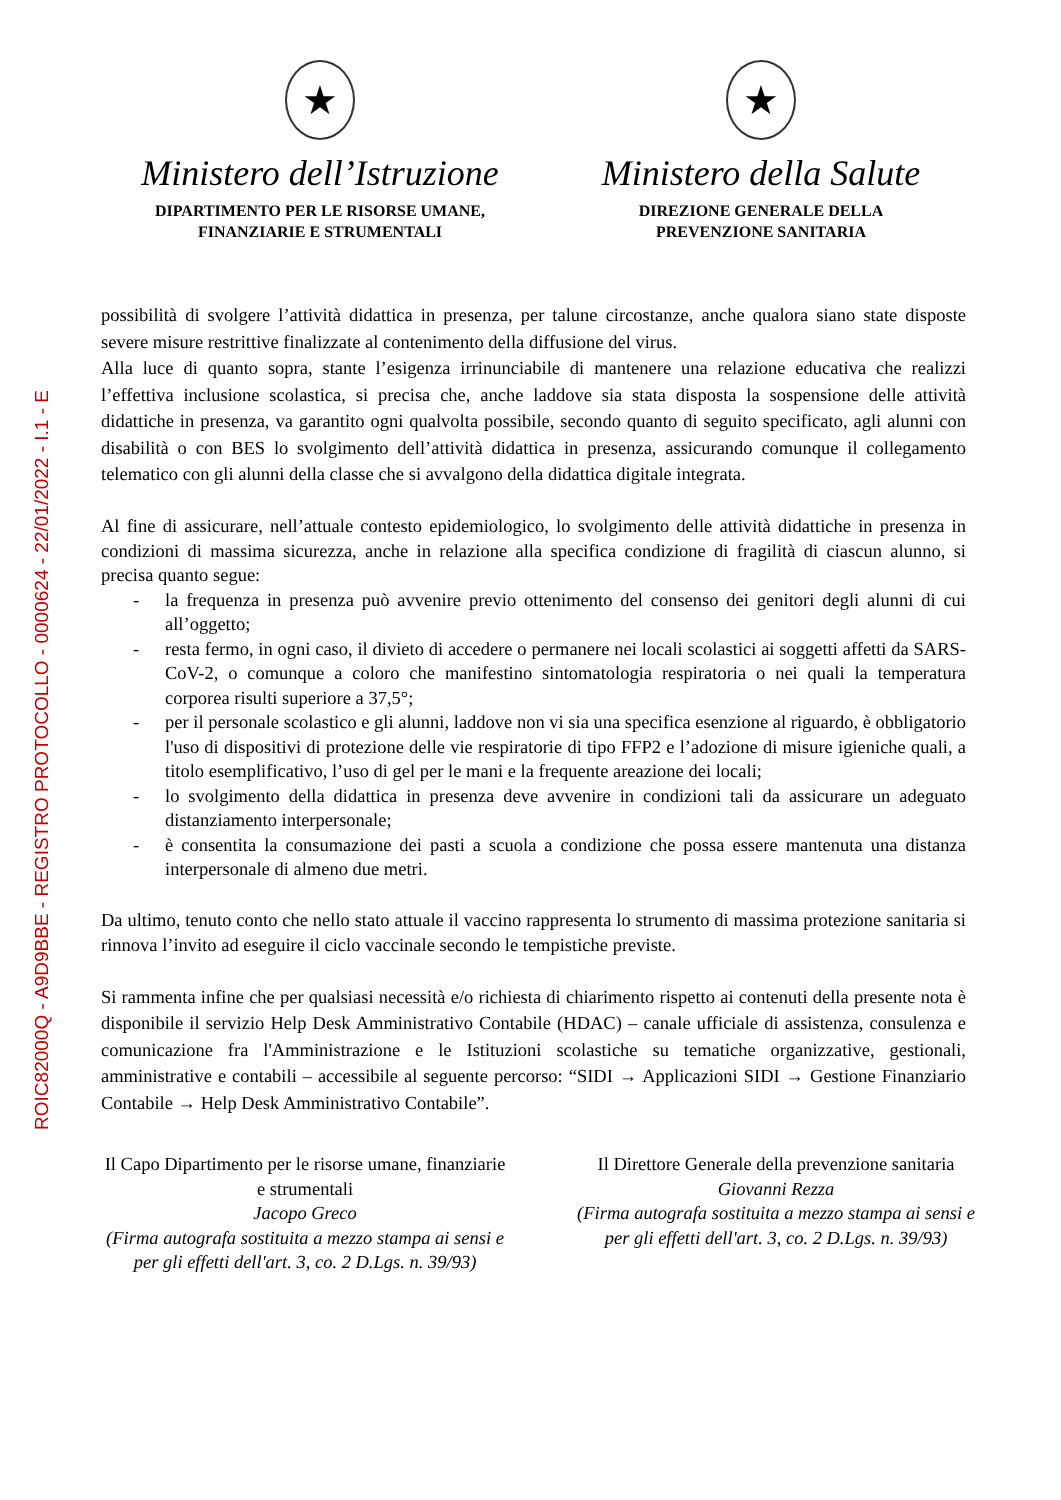ROIC82000Q - A9D9BBE - REGISTRO PROTOCOLLO - 0000624 - 22/01/2022 - I.1 - E
★
Ministero dell’Istruzione
DIPARTIMENTO PER LE RISORSE UMANE,
FINANZIARIE E STRUMENTALI
★
Ministero della Salute
DIREZIONE GENERALE DELLA
PREVENZIONE SANITARIA
possibilità di svolgere l’attività didattica in presenza, per talune circostanze, anche qualora siano state disposte severe misure restrittive finalizzate al contenimento della diffusione del virus.
Alla luce di quanto sopra, stante l’esigenza irrinunciabile di mantenere una relazione educativa che realizzi l’effettiva inclusione scolastica, si precisa che, anche laddove sia stata disposta la sospensione delle attività didattiche in presenza, va garantito ogni qualvolta possibile, secondo quanto di seguito specificato, agli alunni con disabilità o con BES lo svolgimento dell’attività didattica in presenza, assicurando comunque il collegamento telematico con gli alunni della classe che si avvalgono della didattica digitale integrata.
Al fine di assicurare, nell’attuale contesto epidemiologico, lo svolgimento delle attività didattiche in presenza in condizioni di massima sicurezza, anche in relazione alla specifica condizione di fragilità di ciascun alunno, si precisa quanto segue:
- la frequenza in presenza può avvenire previo ottenimento del consenso dei genitori degli alunni di cui all’oggetto;
- resta fermo, in ogni caso, il divieto di accedere o permanere nei locali scolastici ai soggetti affetti da SARS-CoV-2, o comunque a coloro che manifestino sintomatologia respiratoria o nei quali la temperatura corporea risulti superiore a 37,5°;
- per il personale scolastico e gli alunni, laddove non vi sia una specifica esenzione al riguardo, è obbligatorio l'uso di dispositivi di protezione delle vie respiratorie di tipo FFP2 e l’adozione di misure igieniche quali, a titolo esemplificativo, l’uso di gel per le mani e la frequente areazione dei locali;
- lo svolgimento della didattica in presenza deve avvenire in condizioni tali da assicurare un adeguato distanziamento interpersonale;
- è consentita la consumazione dei pasti a scuola a condizione che possa essere mantenuta una distanza interpersonale di almeno due metri.
Da ultimo, tenuto conto che nello stato attuale il vaccino rappresenta lo strumento di massima protezione sanitaria si rinnova l’invito ad eseguire il ciclo vaccinale secondo le tempistiche previste.
Si rammenta infine che per qualsiasi necessità e/o richiesta di chiarimento rispetto ai contenuti della presente nota è disponibile il servizio Help Desk Amministrativo Contabile (HDAC) – canale ufficiale di assistenza, consulenza e comunicazione fra l'Amministrazione e le Istituzioni scolastiche su tematiche organizzative, gestionali, amministrative e contabili – accessibile al seguente percorso: “SIDI → Applicazioni SIDI → Gestione Finanziario Contabile → Help Desk Amministrativo Contabile”.
Il Capo Dipartimento per le risorse umane, finanziarie e strumentali
Jacopo Greco
(Firma autografa sostituita a mezzo stampa ai sensi e per gli effetti dell'art. 3, co. 2 D.Lgs. n. 39/93)
Il Direttore Generale della prevenzione sanitaria
Giovanni Rezza
(Firma autografa sostituita a mezzo stampa ai sensi e per gli effetti dell'art. 3, co. 2 D.Lgs. n. 39/93)